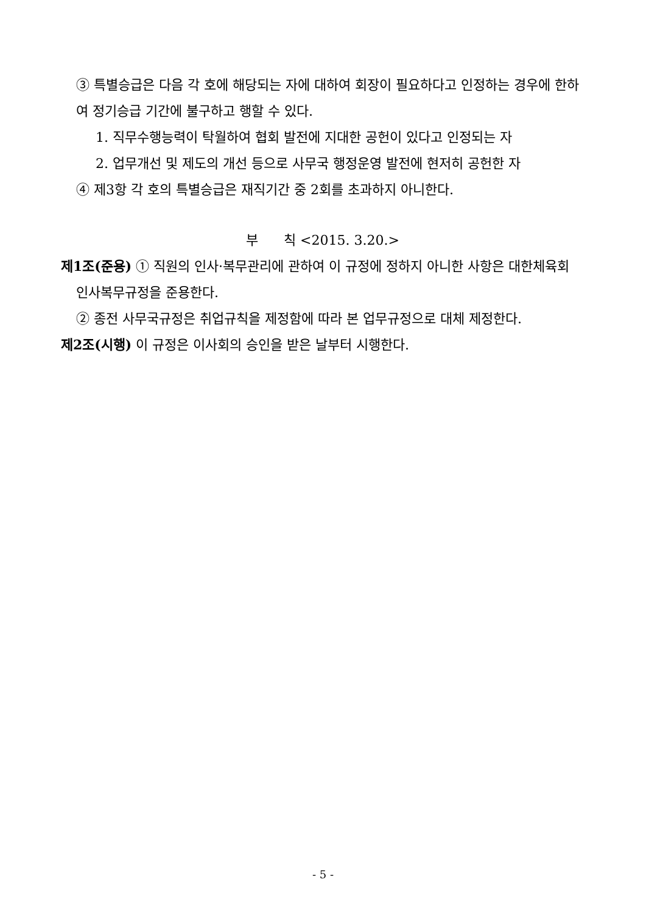③ 특별승급은 다음 각 호에 해당되는 자에 대하여 회장이 필요하다고 인정하는 경우에 한하여 정기승급 기간에 불구하고 행할 수 있다.
1. 직무수행능력이 탁월하여 협회 발전에 지대한 공헌이 있다고 인정되는 자
2. 업무개선 및 제도의 개선 등으로 사무국 행정운영 발전에 현저히 공헌한 자
④ 제3항 각 호의 특별승급은 재직기간 중 2회를 초과하지 아니한다.
부 칙 <2015. 3.20.>
제1조(준용) ① 직원의 인사·복무관리에 관하여 이 규정에 정하지 아니한 사항은 대한체육회 인사복무규정을 준용한다.
② 종전 사무국규정은 취업규칙을 제정함에 따라 본 업무규정으로 대체 제정한다.
제2조(시행) 이 규정은 이사회의 승인을 받은 날부터 시행한다.
- 5 -